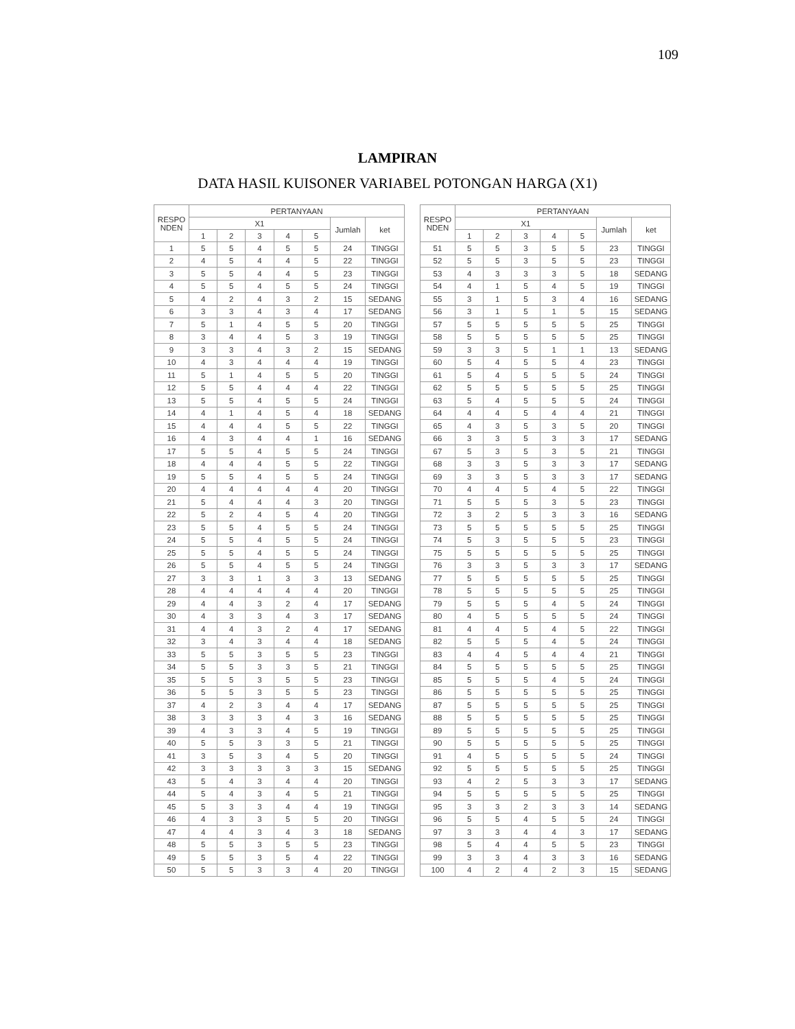109
LAMPIRAN
DATA HASIL KUISONER VARIABEL POTONGAN HARGA (X1)
| RESPO NDEN | PERTANYAAN | | | | | | |
| --- | --- | --- | --- | --- | --- | --- | --- |
| | X1 | | | | | Jumlah | ket |
| | 1 | 2 | 3 | 4 | 5 | | |
| 1 | 5 | 5 | 4 | 5 | 5 | 24 | TINGGI |
| 2 | 4 | 5 | 4 | 4 | 5 | 22 | TINGGI |
| 3 | 5 | 5 | 4 | 4 | 5 | 23 | TINGGI |
| 4 | 5 | 5 | 4 | 5 | 5 | 24 | TINGGI |
| 5 | 4 | 2 | 4 | 3 | 2 | 15 | SEDANG |
| 6 | 3 | 3 | 4 | 3 | 4 | 17 | SEDANG |
| 7 | 5 | 1 | 4 | 5 | 5 | 20 | TINGGI |
| 8 | 3 | 4 | 4 | 5 | 3 | 19 | TINGGI |
| 9 | 3 | 3 | 4 | 3 | 2 | 15 | SEDANG |
| 10 | 4 | 3 | 4 | 4 | 4 | 19 | TINGGI |
| 11 | 5 | 1 | 4 | 5 | 5 | 20 | TINGGI |
| 12 | 5 | 5 | 4 | 4 | 4 | 22 | TINGGI |
| 13 | 5 | 5 | 4 | 5 | 5 | 24 | TINGGI |
| 14 | 4 | 1 | 4 | 5 | 4 | 18 | SEDANG |
| 15 | 4 | 4 | 4 | 5 | 5 | 22 | TINGGI |
| 16 | 4 | 3 | 4 | 4 | 1 | 16 | SEDANG |
| 17 | 5 | 5 | 4 | 5 | 5 | 24 | TINGGI |
| 18 | 4 | 4 | 4 | 5 | 5 | 22 | TINGGI |
| 19 | 5 | 5 | 4 | 5 | 5 | 24 | TINGGI |
| 20 | 4 | 4 | 4 | 4 | 4 | 20 | TINGGI |
| 21 | 5 | 4 | 4 | 4 | 3 | 20 | TINGGI |
| 22 | 5 | 2 | 4 | 5 | 4 | 20 | TINGGI |
| 23 | 5 | 5 | 4 | 5 | 5 | 24 | TINGGI |
| 24 | 5 | 5 | 4 | 5 | 5 | 24 | TINGGI |
| 25 | 5 | 5 | 4 | 5 | 5 | 24 | TINGGI |
| 26 | 5 | 5 | 4 | 5 | 5 | 24 | TINGGI |
| 27 | 3 | 3 | 1 | 3 | 3 | 13 | SEDANG |
| 28 | 4 | 4 | 4 | 4 | 4 | 20 | TINGGI |
| 29 | 4 | 4 | 3 | 2 | 4 | 17 | SEDANG |
| 30 | 4 | 3 | 3 | 4 | 3 | 17 | SEDANG |
| 31 | 4 | 4 | 3 | 2 | 4 | 17 | SEDANG |
| 32 | 3 | 4 | 3 | 4 | 4 | 18 | SEDANG |
| 33 | 5 | 5 | 3 | 5 | 5 | 23 | TINGGI |
| 34 | 5 | 5 | 3 | 3 | 5 | 21 | TINGGI |
| 35 | 5 | 5 | 3 | 5 | 5 | 23 | TINGGI |
| 36 | 5 | 5 | 3 | 5 | 5 | 23 | TINGGI |
| 37 | 4 | 2 | 3 | 4 | 4 | 17 | SEDANG |
| 38 | 3 | 3 | 3 | 4 | 3 | 16 | SEDANG |
| 39 | 4 | 3 | 3 | 4 | 5 | 19 | TINGGI |
| 40 | 5 | 5 | 3 | 3 | 5 | 21 | TINGGI |
| 41 | 3 | 5 | 3 | 4 | 5 | 20 | TINGGI |
| 42 | 3 | 3 | 3 | 3 | 3 | 15 | SEDANG |
| 43 | 5 | 4 | 3 | 4 | 4 | 20 | TINGGI |
| 44 | 5 | 4 | 3 | 4 | 5 | 21 | TINGGI |
| 45 | 5 | 3 | 3 | 4 | 4 | 19 | TINGGI |
| 46 | 4 | 3 | 3 | 5 | 5 | 20 | TINGGI |
| 47 | 4 | 4 | 3 | 4 | 3 | 18 | SEDANG |
| 48 | 5 | 5 | 3 | 5 | 5 | 23 | TINGGI |
| 49 | 5 | 5 | 3 | 5 | 4 | 22 | TINGGI |
| 50 | 5 | 5 | 3 | 3 | 4 | 20 | TINGGI |
| RESPO NDEN | PERTANYAAN | | | | | | |
| --- | --- | --- | --- | --- | --- | --- | --- |
| | X1 | | | | | Jumlah | ket |
| | 1 | 2 | 3 | 4 | 5 | | |
| 51 | 5 | 5 | 3 | 5 | 5 | 23 | TINGGI |
| 52 | 5 | 5 | 3 | 5 | 5 | 23 | TINGGI |
| 53 | 4 | 3 | 3 | 3 | 5 | 18 | SEDANG |
| 54 | 4 | 1 | 5 | 4 | 5 | 19 | TINGGI |
| 55 | 3 | 1 | 5 | 3 | 4 | 16 | SEDANG |
| 56 | 3 | 1 | 5 | 1 | 5 | 15 | SEDANG |
| 57 | 5 | 5 | 5 | 5 | 5 | 25 | TINGGI |
| 58 | 5 | 5 | 5 | 5 | 5 | 25 | TINGGI |
| 59 | 3 | 3 | 5 | 1 | 1 | 13 | SEDANG |
| 60 | 5 | 4 | 5 | 5 | 4 | 23 | TINGGI |
| 61 | 5 | 4 | 5 | 5 | 5 | 24 | TINGGI |
| 62 | 5 | 5 | 5 | 5 | 5 | 25 | TINGGI |
| 63 | 5 | 4 | 5 | 5 | 5 | 24 | TINGGI |
| 64 | 4 | 4 | 5 | 4 | 4 | 21 | TINGGI |
| 65 | 4 | 3 | 5 | 3 | 5 | 20 | TINGGI |
| 66 | 3 | 3 | 5 | 3 | 3 | 17 | SEDANG |
| 67 | 5 | 3 | 5 | 3 | 5 | 21 | TINGGI |
| 68 | 3 | 3 | 5 | 3 | 3 | 17 | SEDANG |
| 69 | 3 | 3 | 5 | 3 | 3 | 17 | SEDANG |
| 70 | 4 | 4 | 5 | 4 | 5 | 22 | TINGGI |
| 71 | 5 | 5 | 5 | 3 | 5 | 23 | TINGGI |
| 72 | 3 | 2 | 5 | 3 | 3 | 16 | SEDANG |
| 73 | 5 | 5 | 5 | 5 | 5 | 25 | TINGGI |
| 74 | 5 | 3 | 5 | 5 | 5 | 23 | TINGGI |
| 75 | 5 | 5 | 5 | 5 | 5 | 25 | TINGGI |
| 76 | 3 | 3 | 5 | 3 | 3 | 17 | SEDANG |
| 77 | 5 | 5 | 5 | 5 | 5 | 25 | TINGGI |
| 78 | 5 | 5 | 5 | 5 | 5 | 25 | TINGGI |
| 79 | 5 | 5 | 5 | 4 | 5 | 24 | TINGGI |
| 80 | 4 | 5 | 5 | 5 | 5 | 24 | TINGGI |
| 81 | 4 | 4 | 5 | 4 | 5 | 22 | TINGGI |
| 82 | 5 | 5 | 5 | 4 | 5 | 24 | TINGGI |
| 83 | 4 | 4 | 5 | 4 | 4 | 21 | TINGGI |
| 84 | 5 | 5 | 5 | 5 | 5 | 25 | TINGGI |
| 85 | 5 | 5 | 5 | 4 | 5 | 24 | TINGGI |
| 86 | 5 | 5 | 5 | 5 | 5 | 25 | TINGGI |
| 87 | 5 | 5 | 5 | 5 | 5 | 25 | TINGGI |
| 88 | 5 | 5 | 5 | 5 | 5 | 25 | TINGGI |
| 89 | 5 | 5 | 5 | 5 | 5 | 25 | TINGGI |
| 90 | 5 | 5 | 5 | 5 | 5 | 25 | TINGGI |
| 91 | 4 | 5 | 5 | 5 | 5 | 24 | TINGGI |
| 92 | 5 | 5 | 5 | 5 | 5 | 25 | TINGGI |
| 93 | 4 | 2 | 5 | 3 | 3 | 17 | SEDANG |
| 94 | 5 | 5 | 5 | 5 | 5 | 25 | TINGGI |
| 95 | 3 | 3 | 2 | 3 | 3 | 14 | SEDANG |
| 96 | 5 | 5 | 4 | 5 | 5 | 24 | TINGGI |
| 97 | 3 | 3 | 4 | 4 | 3 | 17 | SEDANG |
| 98 | 5 | 4 | 4 | 5 | 5 | 23 | TINGGI |
| 99 | 3 | 3 | 4 | 3 | 3 | 16 | SEDANG |
| 100 | 4 | 2 | 4 | 2 | 3 | 15 | SEDANG |